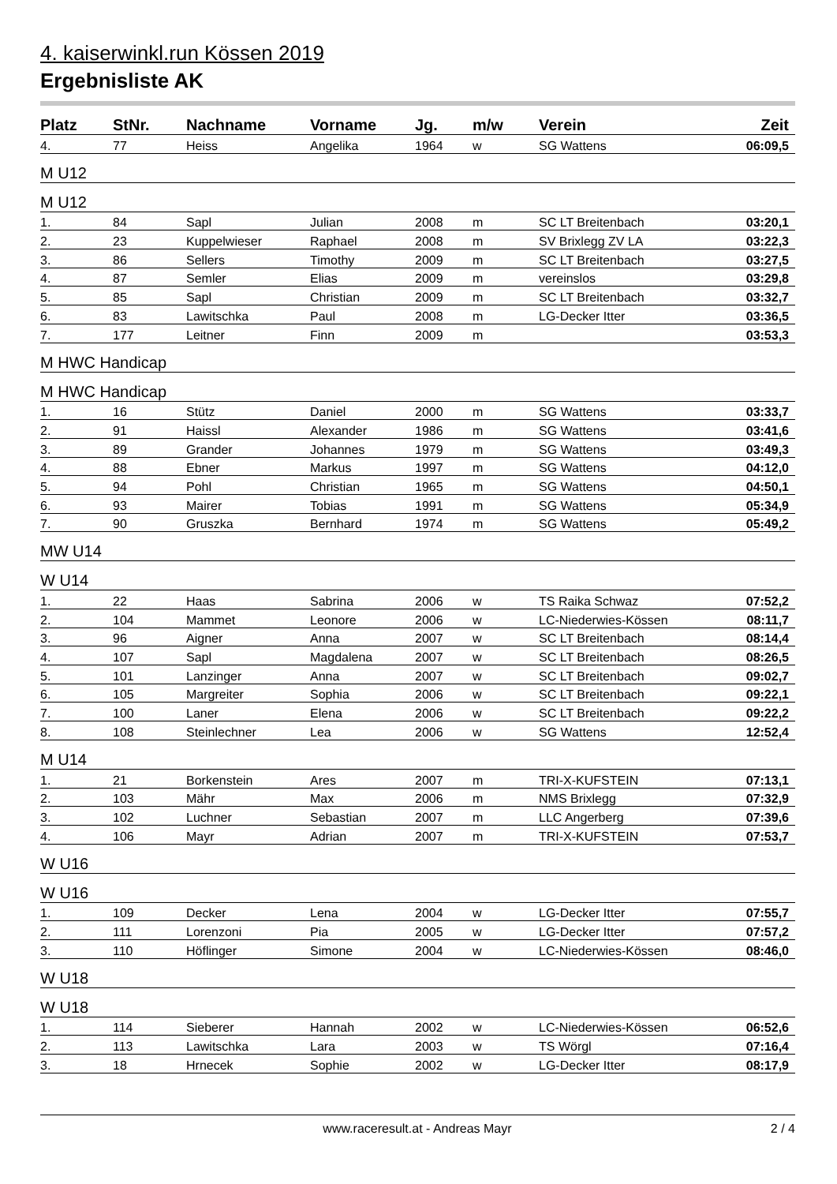4. kaiserwinkl.run Kössen 2019
Ergebnisliste AK
| Platz | StNr. | Nachname | Vorname | Jg. | m/w | Verein | Zeit |
| --- | --- | --- | --- | --- | --- | --- | --- |
| 4. | 77 | Heiss | Angelika | 1964 | w | SG Wattens | 06:09,5 |
| M U12 | | | | | | | |
| M U12 | | | | | | | |
| 1. | 84 | Sapl | Julian | 2008 | m | SC LT Breitenbach | 03:20,1 |
| 2. | 23 | Kuppelwieser | Raphael | 2008 | m | SV Brixlegg ZV LA | 03:22,3 |
| 3. | 86 | Sellers | Timothy | 2009 | m | SC LT Breitenbach | 03:27,5 |
| 4. | 87 | Semler | Elias | 2009 | m | vereinslos | 03:29,8 |
| 5. | 85 | Sapl | Christian | 2009 | m | SC LT Breitenbach | 03:32,7 |
| 6. | 83 | Lawitschka | Paul | 2008 | m | LG-Decker Itter | 03:36,5 |
| 7. | 177 | Leitner | Finn | 2009 | m | | 03:53,3 |
| M HWC Handicap | | | | | | | |
| M HWC Handicap | | | | | | | |
| 1. | 16 | Stütz | Daniel | 2000 | m | SG Wattens | 03:33,7 |
| 2. | 91 | Haissl | Alexander | 1986 | m | SG Wattens | 03:41,6 |
| 3. | 89 | Grander | Johannes | 1979 | m | SG Wattens | 03:49,3 |
| 4. | 88 | Ebner | Markus | 1997 | m | SG Wattens | 04:12,0 |
| 5. | 94 | Pohl | Christian | 1965 | m | SG Wattens | 04:50,1 |
| 6. | 93 | Mairer | Tobias | 1991 | m | SG Wattens | 05:34,9 |
| 7. | 90 | Gruszka | Bernhard | 1974 | m | SG Wattens | 05:49,2 |
| MW U14 | | | | | | | |
| W U14 | | | | | | | |
| 1. | 22 | Haas | Sabrina | 2006 | w | TS Raika Schwaz | 07:52,2 |
| 2. | 104 | Mammet | Leonore | 2006 | w | LC-Niederwies-Kössen | 08:11,7 |
| 3. | 96 | Aigner | Anna | 2007 | w | SC LT Breitenbach | 08:14,4 |
| 4. | 107 | Sapl | Magdalena | 2007 | w | SC LT Breitenbach | 08:26,5 |
| 5. | 101 | Lanzinger | Anna | 2007 | w | SC LT Breitenbach | 09:02,7 |
| 6. | 105 | Margreiter | Sophia | 2006 | w | SC LT Breitenbach | 09:22,1 |
| 7. | 100 | Laner | Elena | 2006 | w | SC LT Breitenbach | 09:22,2 |
| 8. | 108 | Steinlechner | Lea | 2006 | w | SG Wattens | 12:52,4 |
| M U14 | | | | | | | |
| 1. | 21 | Borkenstein | Ares | 2007 | m | TRI-X-KUFSTEIN | 07:13,1 |
| 2. | 103 | Mähr | Max | 2006 | m | NMS Brixlegg | 07:32,9 |
| 3. | 102 | Luchner | Sebastian | 2007 | m | LLC Angerberg | 07:39,6 |
| 4. | 106 | Mayr | Adrian | 2007 | m | TRI-X-KUFSTEIN | 07:53,7 |
| W U16 | | | | | | | |
| W U16 | | | | | | | |
| 1. | 109 | Decker | Lena | 2004 | w | LG-Decker Itter | 07:55,7 |
| 2. | 111 | Lorenzoni | Pia | 2005 | w | LG-Decker Itter | 07:57,2 |
| 3. | 110 | Höflinger | Simone | 2004 | w | LC-Niederwies-Kössen | 08:46,0 |
| W U18 | | | | | | | |
| W U18 | | | | | | | |
| 1. | 114 | Sieberer | Hannah | 2002 | w | LC-Niederwies-Kössen | 06:52,6 |
| 2. | 113 | Lawitschka | Lara | 2003 | w | TS Wörgl | 07:16,4 |
| 3. | 18 | Hrnecek | Sophie | 2002 | w | LG-Decker Itter | 08:17,9 |
www.raceresult.at - Andreas Mayr 2 / 4